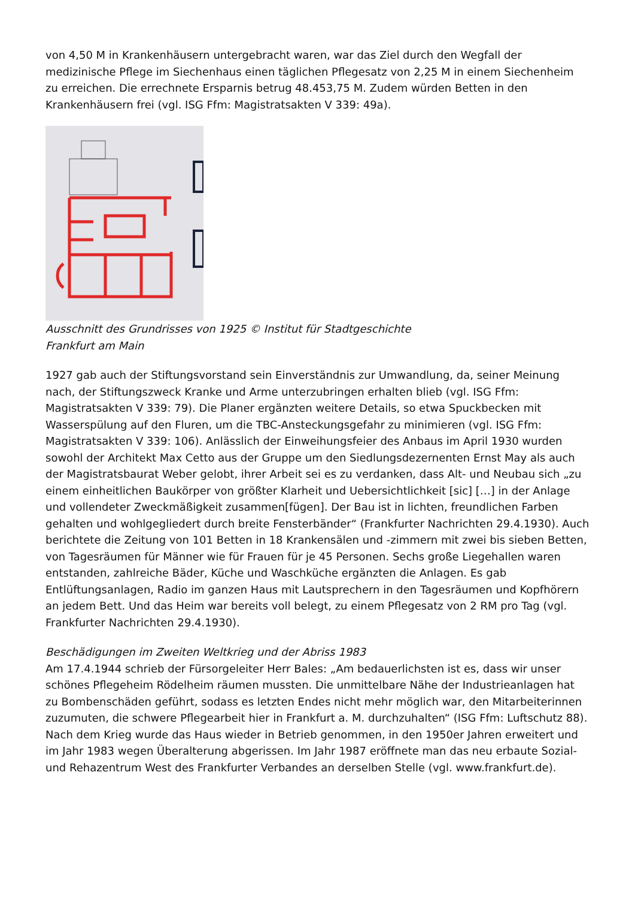von 4,50 M in Krankenhäusern untergebracht waren, war das Ziel durch den Wegfall der medizinische Pflege im Siechenhaus einen täglichen Pflegesatz von 2,25 M in einem Siechenheim zu erreichen. Die errechnete Ersparnis betrug 48.453,75 M. Zudem würden Betten in den Krankenhäusern frei (vgl. ISG Ffm: Magistratsakten V 339: 49a).
Ausschnitt des Grundrisses von 1925 © Institut für Stadtgeschichte Frankfurt am Main
1927 gab auch der Stiftungsvorstand sein Einverständnis zur Umwandlung, da, seiner Meinung nach, der Stiftungszweck Kranke und Arme unterzubringen erhalten blieb (vgl. ISG Ffm: Magistratsakten V 339: 79). Die Planer ergänzten weitere Details, so etwa Spuckbecken mit Wasserspülung auf den Fluren, um die TBC-Ansteckungsgefahr zu minimieren (vgl. ISG Ffm: Magistratsakten V 339: 106). Anlässlich der Einweihungsfeier des Anbaus im April 1930 wurden sowohl der Architekt Max Cetto aus der Gruppe um den Siedlungsdezernenten Ernst May als auch der Magistratsbaurat Weber gelobt, ihrer Arbeit sei es zu verdanken, dass Alt- und Neubau sich „zu einem einheitlichen Baukörper von größter Klarheit und Uebersichtlichkeit [sic] […] in der Anlage und vollendeter Zweckmäßigkeit zusammen[fügen]. Der Bau ist in lichten, freundlichen Farben gehalten und wohlgegliedert durch breite Fensterbänder“ (Frankfurter Nachrichten 29.4.1930). Auch berichtete die Zeitung von 101 Betten in 18 Krankensälen und -zimmern mit zwei bis sieben Betten, von Tagesräumen für Männer wie für Frauen für je 45 Personen. Sechs große Liegehallen waren entstanden, zahlreiche Bäder, Küche und Waschküche ergänzten die Anlagen. Es gab Entlüftungsanlagen, Radio im ganzen Haus mit Lautsprechern in den Tagesräumen und Kopfhörern an jedem Bett. Und das Heim war bereits voll belegt, zu einem Pflegesatz von 2 RM pro Tag (vgl. Frankfurter Nachrichten 29.4.1930).
Beschädigungen im Zweiten Weltkrieg und der Abriss 1983
Am 17.4.1944 schrieb der Fürsorgeleiter Herr Bales: „Am bedauerlichsten ist es, dass wir unser schönes Pflegeheim Rödelheim räumen mussten. Die unmittelbare Nähe der Industrieanlagen hat zu Bombenschäden geführt, sodass es letzten Endes nicht mehr möglich war, den Mitarbeiterinnen zuzumuten, die schwere Pflegearbeit hier in Frankfurt a. M. durchzuhalten“ (ISG Ffm: Luftschutz 88). Nach dem Krieg wurde das Haus wieder in Betrieb genommen, in den 1950er Jahren erweitert und im Jahr 1983 wegen Überalterung abgerissen. Im Jahr 1987 eröffnete man das neu erbaute Sozial- und Rehazentrum West des Frankfurter Verbandes an derselben Stelle (vgl. www.frankfurt.de).